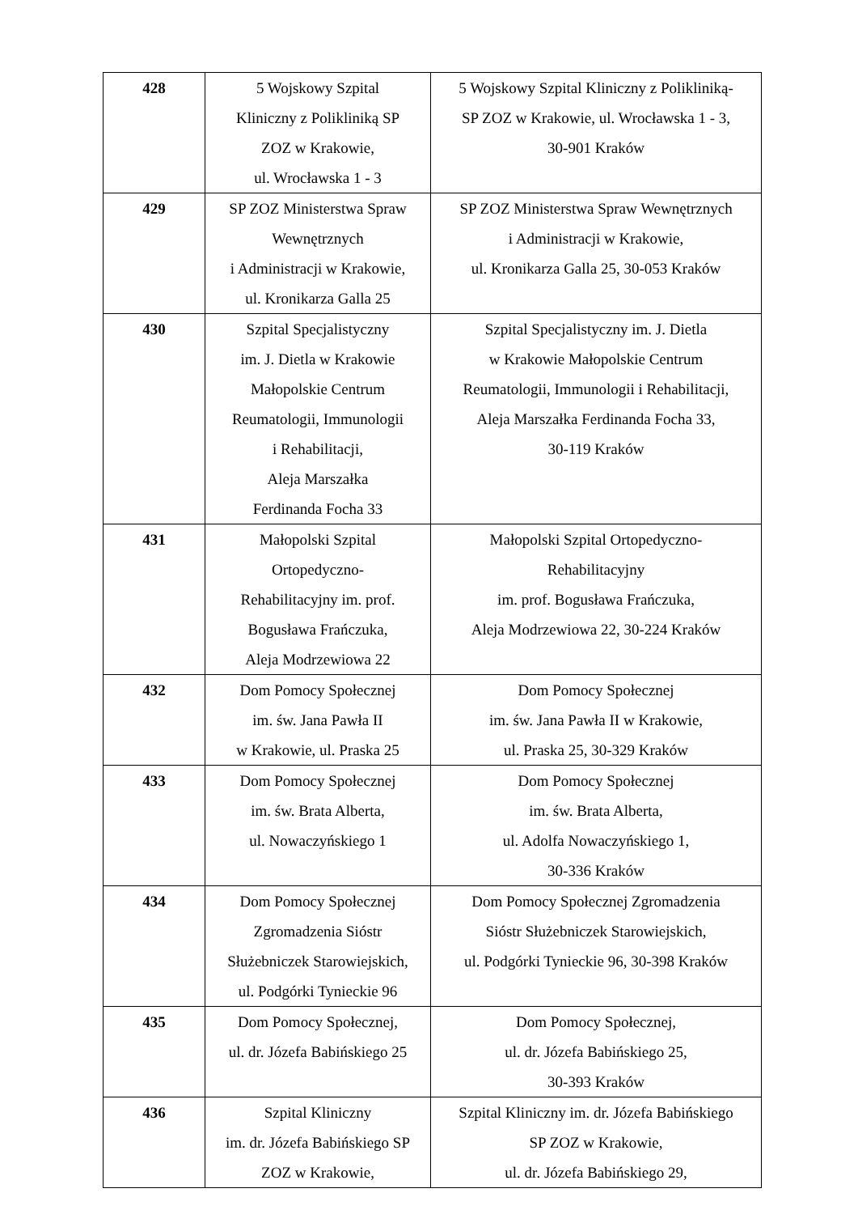| 428 | 5 Wojskowy Szpital Kliniczny z Polikliniką SP ZOZ w Krakowie, ul. Wrocławska 1 - 3 | 5 Wojskowy Szpital Kliniczny z Polikliniką- SP ZOZ w Krakowie, ul. Wrocławska 1 - 3, 30-901 Kraków |
| 429 | SP ZOZ Ministerstwa Spraw Wewnętrznych i Administracji w Krakowie, ul. Kronikarza Galla 25 | SP ZOZ Ministerstwa Spraw Wewnętrznych i Administracji w Krakowie, ul. Kronikarza Galla 25, 30-053 Kraków |
| 430 | Szpital Specjalistyczny im. J. Dietla w Krakowie Małopolskie Centrum Reumatologii, Immunologii i Rehabilitacji, Aleja Marszałka Ferdinanda Focha 33 | Szpital Specjalistyczny im. J. Dietla w Krakowie Małopolskie Centrum Reumatologii, Immunologii i Rehabilitacji, Aleja Marszałka Ferdinanda Focha 33, 30-119 Kraków |
| 431 | Małopolski Szpital Ortopedyczno- Rehabilitacyjny im. prof. Bogusława Frańczuka, Aleja Modrzewiowa 22 | Małopolski Szpital Ortopedyczno- Rehabilitacyjny im. prof. Bogusława Frańczuka, Aleja Modrzewiowa 22, 30-224 Kraków |
| 432 | Dom Pomocy Społecznej im. św. Jana Pawła II w Krakowie, ul. Praska 25 | Dom Pomocy Społecznej im. św. Jana Pawła II w Krakowie, ul. Praska 25, 30-329 Kraków |
| 433 | Dom Pomocy Społecznej im. św. Brata Alberta, ul. Nowaczyńskiego 1 | Dom Pomocy Społecznej im. św. Brata Alberta, ul. Adolfa Nowaczyńskiego 1, 30-336 Kraków |
| 434 | Dom Pomocy Społecznej Zgromadzenia Sióstr Służebniczek Starowiejskich, ul. Podgórki Tynieckie 96 | Dom Pomocy Społecznej Zgromadzenia Sióstr Służebniczek Starowiejskich, ul. Podgórki Tynieckie 96, 30-398 Kraków |
| 435 | Dom Pomocy Społecznej, ul. dr. Józefa Babińskiego 25 | Dom Pomocy Społecznej, ul. dr. Józefa Babińskiego 25, 30-393 Kraków |
| 436 | Szpital Kliniczny im. dr. Józefa Babińskiego SP ZOZ w Krakowie, | Szpital Kliniczny im. dr. Józefa Babińskiego SP ZOZ w Krakowie, ul. dr. Józefa Babińskiego 29, |